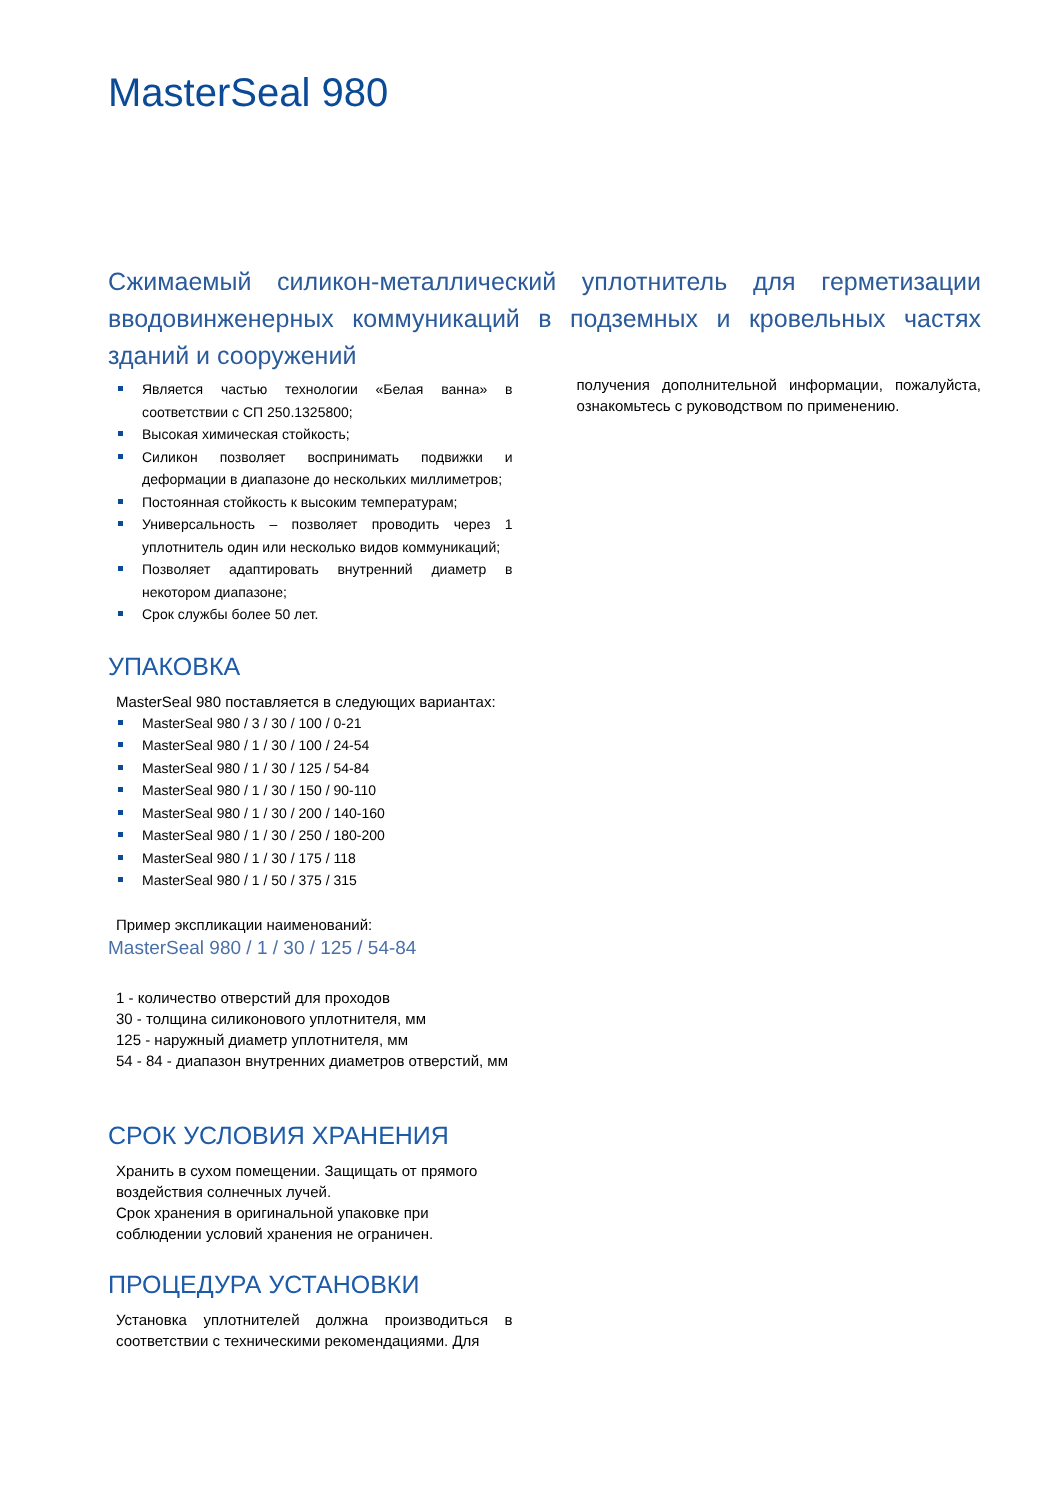MasterSeal 980
Сжимаемый силикон-металлический уплотнитель для герметизации вводовинженерных коммуникаций в подземных и кровельных частях зданий и сооружений
Является частью технологии «Белая ванна» в соответствии с СП 250.1325800;
Высокая химическая стойкость;
Силикон позволяет воспринимать подвижки и деформации в диапазоне до нескольких миллиметров;
Постоянная стойкость к высоким температурам;
Универсальность – позволяет проводить через 1 уплотнитель один или несколько видов коммуникаций;
Позволяет адаптировать внутренний диаметр в некотором диапазоне;
Срок службы более 50 лет.
УПАКОВКА
MasterSeal 980 поставляется в следующих вариантах:
MasterSeal 980 / 3 / 30 / 100 / 0-21
MasterSeal 980 / 1 / 30 / 100 / 24-54
MasterSeal 980 / 1 / 30 / 125 / 54-84
MasterSeal 980 / 1 / 30 / 150 / 90-110
MasterSeal 980 / 1 / 30 / 200 / 140-160
MasterSeal 980 / 1 / 30 / 250 / 180-200
MasterSeal 980 / 1 / 30 / 175 / 118
MasterSeal 980 / 1 / 50 / 375 / 315
Пример экспликации наименований:
MasterSeal 980 / 1 / 30 / 125 / 54-84
1 - количество отверстий для проходов
30 - толщина силиконового уплотнителя, мм
125 - наружный диаметр уплотнителя, мм
54 - 84 - диапазон внутренних диаметров отверстий, мм
СРОК УСЛОВИЯ ХРАНЕНИЯ
Хранить в сухом помещении. Защищать от прямого воздействия солнечных лучей.
Срок хранения в оригинальной упаковке при соблюдении условий хранения не ограничен.
ПРОЦЕДУРА УСТАНОВКИ
Установка уплотнителей должна производиться в соответствии с техническими рекомендациями. Для
получения дополнительной информации, пожалуйста, ознакомьтесь с руководством по применению.